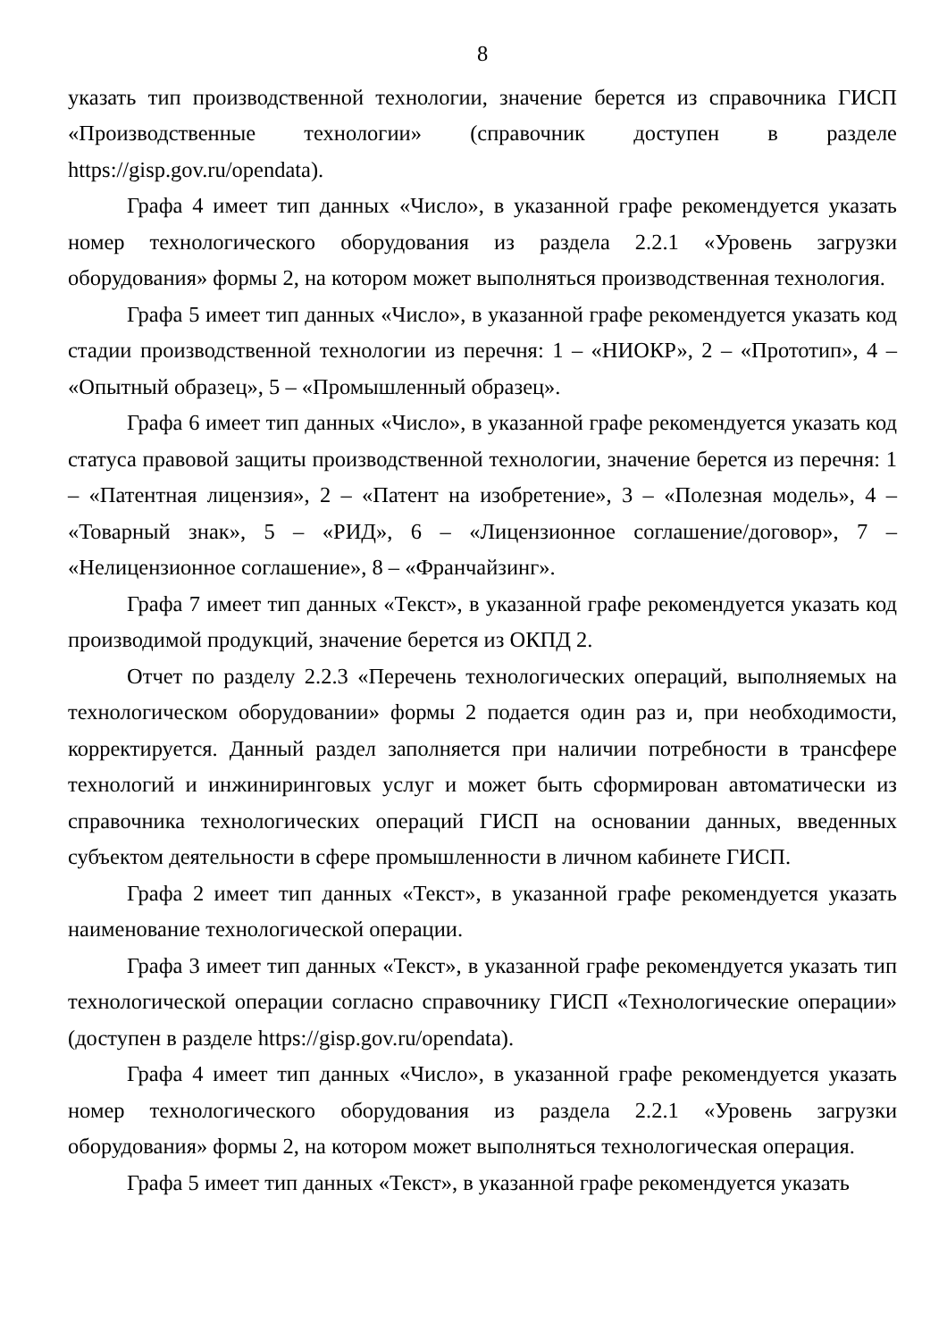8
указать тип производственной технологии, значение берется из справочника ГИСП «Производственные технологии» (справочник доступен в разделе https://gisp.gov.ru/opendata).
Графа 4 имеет тип данных «Число», в указанной графе рекомендуется указать номер технологического оборудования из раздела 2.2.1 «Уровень загрузки оборудования» формы 2, на котором может выполняться производственная технология.
Графа 5 имеет тип данных «Число», в указанной графе рекомендуется указать код стадии производственной технологии из перечня: 1 – «НИОКР», 2 – «Прототип», 4 – «Опытный образец», 5 – «Промышленный образец».
Графа 6 имеет тип данных «Число», в указанной графе рекомендуется указать код статуса правовой защиты производственной технологии, значение берется из перечня: 1 – «Патентная лицензия», 2 – «Патент на изобретение», 3 – «Полезная модель», 4 – «Товарный знак», 5 – «РИД», 6 – «Лицензионное соглашение/договор», 7 – «Нелицензионное соглашение», 8 – «Франчайзинг».
Графа 7 имеет тип данных «Текст», в указанной графе рекомендуется указать код производимой продукций, значение берется из ОКПД 2.
Отчет по разделу 2.2.3 «Перечень технологических операций, выполняемых на технологическом оборудовании» формы 2 подается один раз и, при необходимости, корректируется. Данный раздел заполняется при наличии потребности в трансфере технологий и инжиниринговых услуг и может быть сформирован автоматически из справочника технологических операций ГИСП на основании данных, введенных субъектом деятельности в сфере промышленности в личном кабинете ГИСП.
Графа 2 имеет тип данных «Текст», в указанной графе рекомендуется указать наименование технологической операции.
Графа 3 имеет тип данных «Текст», в указанной графе рекомендуется указать тип технологической операции согласно справочнику ГИСП «Технологические операции» (доступен в разделе https://gisp.gov.ru/opendata).
Графа 4 имеет тип данных «Число», в указанной графе рекомендуется указать номер технологического оборудования из раздела 2.2.1 «Уровень загрузки оборудования» формы 2, на котором может выполняться технологическая операция.
Графа 5 имеет тип данных «Текст», в указанной графе рекомендуется указать